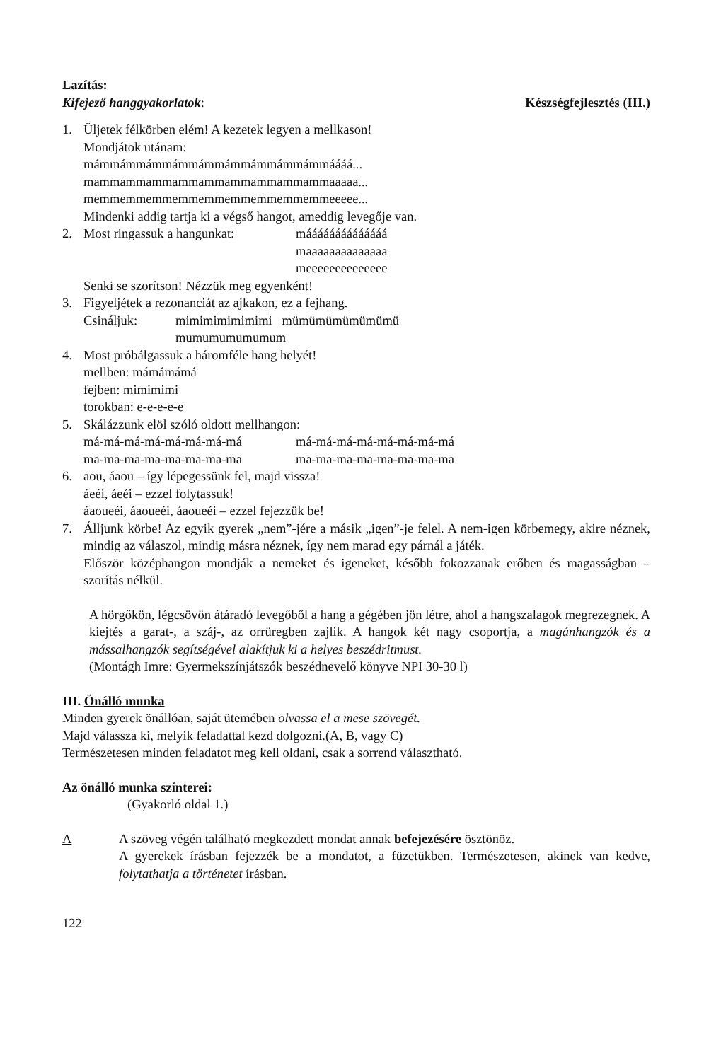Lazítás:
Kifejező hanggyakorlatok: Készségfejlesztés (III.)
1. Üljetek félkörben elém! A kezetek legyen a mellkason!
Mondjátok utánam:
mámmámmámmámmámmámmámmámmámmáááá...
mammammammammammammammammammaaaaa...
memmemmemmemmemmemmemmemmemmeeeee...
Mindenki addig tartja ki a végső hangot, ameddig levegője van.
2. Most ringassuk a hangunkat: máááááááááááááá
maaaaaaaaaaaaaa
meeeeeeeeeeeeee
Senki se szorítson! Nézzük meg egyenként!
3. Figyeljétek a rezonanciát az ajkakon, ez a fejhang.
Csináljuk: mimimimimimimi mümümümümümümü
mumumumumumum
4. Most próbálgassuk a háromféle hang helyét!
mellben: mámámámá
fejben: mimimimi
torokban: e-e-e-e-e
5. Skálázzunk elöl szóló oldott mellhangon:
má-má-má-má-má-má-má-má má-má-má-má-má-má-má-má
ma-ma-ma-ma-ma-ma-ma-ma ma-ma-ma-ma-ma-ma-ma-ma
6. aou, áaou – így lépegessünk fel, majd vissza!
áeéi, áeéi – ezzel folytassuk!
áaoueéi, áaoueéi, áaoueéi – ezzel fejezzük be!
7. Álljunk körbe! Az egyik gyerek „nem”-jére a másik „igen”-je felel. A nem-igen körbemegy, akire néznek, mindig az válaszol, mindig másra néznek, így nem marad egy párnál a játék.
Először középhangon mondják a nemeket és igeneket, később fokozzanak erőben és magasságban – szorítás nélkül.
A hörgőkön, légcsövön átáradó levegőből a hang a gégében jön létre, ahol a hangszalagok megrezegnek. A kiejtés a garat-, a száj-, az orrüregben zajlik. A hangok két nagy csoportja, a magánhangzók és a mássalhangzók segítségével alakítjuk ki a helyes beszédritmust.
(Montágh Imre: Gyermekszínjátszók beszédnevelő könyve NPI 30-30 l)
III. Önálló munka
Minden gyerek önállóan, saját ütemében olvassa el a mese szövegét.
Majd válassza ki, melyik feladattal kezd dolgozni.(A, B, vagy C)
Természetesen minden feladatot meg kell oldani, csak a sorrend választható.
Az önálló munka színterei:
(Gyakorló oldal 1.)
A A szöveg végén található megkezdett mondat annak befejezésére ösztönöz.
A gyerekek írásban fejezzék be a mondatot, a füzetükben. Természetesen, akinek van kedve, folytathatja a történetet írásban.
122